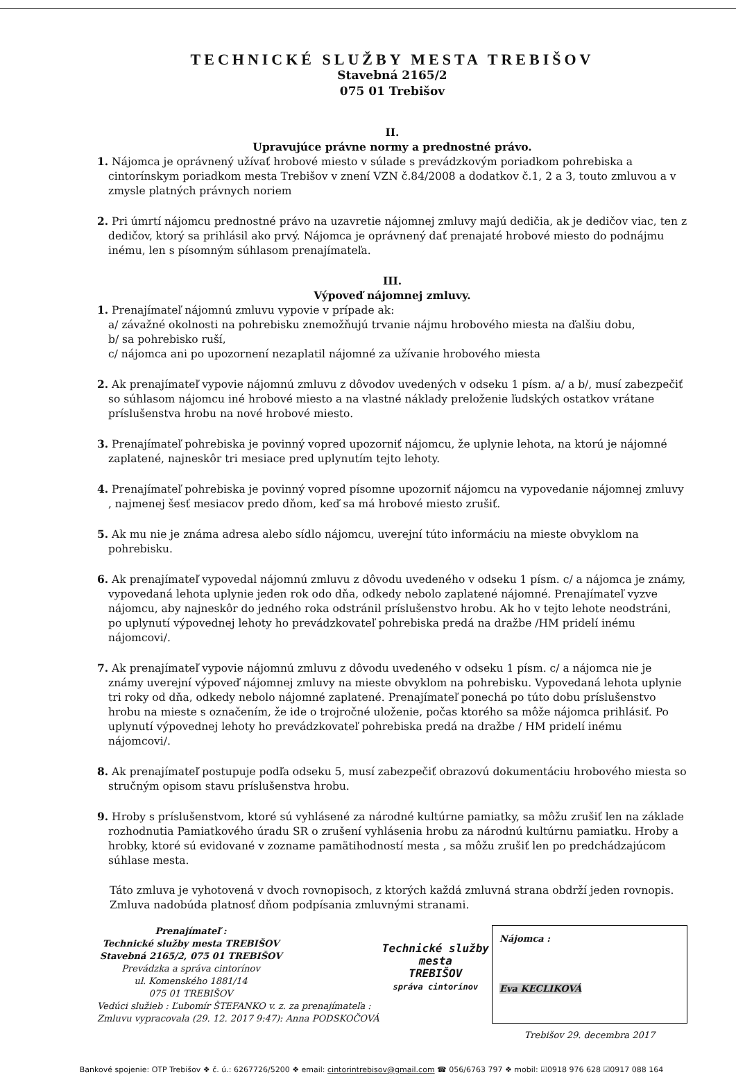TECHNICKÉ SLUŽBY MESTA TREBIŠOV
Stavebná 2165/2
075 01 Trebišov
II.
Upravujúce právne normy a prednostné právo.
1. Nájomca je oprávnený užívať hrobové miesto v súlade s prevádzkovým poriadkom pohrebiska a cintorínskym poriadkom mesta Trebišov v znení VZN č.84/2008 a dodatkov č.1, 2 a 3, touto zmluvou a v zmysle platných právnych noriem
2. Pri úmrtí nájomcu prednostné právo na uzavretie nájomnej zmluvy majú dedičia, ak je dedičov viac, ten z dedičov, ktorý sa prihlásil ako prvý. Nájomca je oprávnený dať prenajaté hrobové miesto do podnájmu inému, len s písomným súhlasom prenajímateľa.
III.
Výpoveď nájomnej zmluvy.
1. Prenajímateľ nájomnú zmluvu vypovie v prípade ak:
a/ závažné okolnosti na pohrebisku znemožňujú trvanie nájmu hrobového miesta na ďalšiu dobu,
b/ sa pohrebisko ruší,
c/ nájomca ani po upozornení nezaplatil nájomné za užívanie hrobového miesta
2. Ak prenajímateľ vypovie nájomnú zmluvu z dôvodov uvedených v odseku 1 písm. a/ a b/, musí zabezpečiť so súhlasom nájomcu iné hrobové miesto a na vlastné náklady preloženie ľudských ostatkov vrátane príslušenstva hrobu na nové hrobové miesto.
3. Prenajímateľ pohrebiska je povinný vopred upozorniť nájomcu, že uplynie lehota, na ktorú je nájomné zaplatené, najneskôr tri mesiace pred uplynutím tejto lehoty.
4. Prenajímateľ pohrebiska je povinný vopred písomne upozorniť nájomcu na vypovedanie nájomnej zmluvy , najmenej šesť mesiacov predo dňom, keď sa má hrobové miesto zrušiť.
5. Ak mu nie je známa adresa alebo sídlo nájomcu, uverejní túto informáciu na mieste obvyklom na pohrebisku.
6. Ak prenajímateľ vypovedal nájomnú zmluvu z dôvodu uvedeného v odseku 1 písm. c/ a nájomca je známy, vypovedaná lehota uplynie jeden rok odo dňa, odkedy nebolo zaplatené nájomné. Prenajímateľ vyzve nájomcu, aby najneskôr do jedného roka odstránil príslušenstvo hrobu. Ak ho v tejto lehote neodstráni, po uplynutí výpovednej lehoty ho prevádzkovateľ pohrebiska predá na dražbe /HM pridelí inému nájomcovi/.
7. Ak prenajímateľ vypovie nájomnú zmluvu z dôvodu uvedeného v odseku 1 písm. c/ a nájomca nie je známy uverejní výpoveď nájomnej zmluvy na mieste obvyklom na pohrebisku. Vypovedaná lehota uplynie tri roky od dňa, odkedy nebolo nájomné zaplatené. Prenajímateľ ponechá po túto dobu príslušenstvo hrobu na mieste s označením, že ide o trojročné uloženie, počas ktorého sa môže nájomca prihlásiť. Po uplynutí výpovednej lehoty ho prevádzkovateľ pohrebiska predá na dražbe / HM pridelí inému nájomcovi/.
8. Ak prenajímateľ postupuje podľa odseku 5, musí zabezpečiť obrazovú dokumentáciu hrobového miesta so stručným opisom stavu príslušenstva hrobu.
9. Hroby s príslušenstvom, ktoré sú vyhlásené za národné kultúrne pamiatky, sa môžu zrušiť len na základe rozhodnutia Pamiatkového úradu SR o zrušení vyhlásenia hrobu za národnú kultúrnu pamiatku. Hroby a hrobky, ktoré sú evidované v zozname pamätihodností mesta , sa môžu zrušiť len po predchádzajúcom súhlase mesta.
Táto zmluva je vyhotovená v dvoch rovnopisoch, z ktorých každá zmluvná strana obdrží jeden rovnopis. Zmluva nadobúda platnosť dňom podpísania zmluvnými stranami.
Prenajímateľ :
Technické služby mesta TREBIŠOV
Stavebná 2165/2, 075 01 TREBIŠOV
Prevádzka a správa cintorínov
ul. Komenského 1881/14
075 01 TREBIŠOV
Vedúci služieb : Ľubomír ŠTEFANKO v. z. za prenajímateľa :
Zmluvu vypracovala (29. 12. 2017 9:47): Anna PODSKOČOVÁ
Technické služby
mesta
TREBIŠOV
správa cintorínov
Nájomca :
Eva KECLIKOVÁ
Trebišov 29. decembra 2017
Bankové spojenie: OTP Trebišov ❖ č. ú.: 6267726/5200 ❖ email: cintorintrebisov@gmail.com ☎ 056/6763 797 ❖ mobil: ☑0918 976 628 ☑0917 088 164